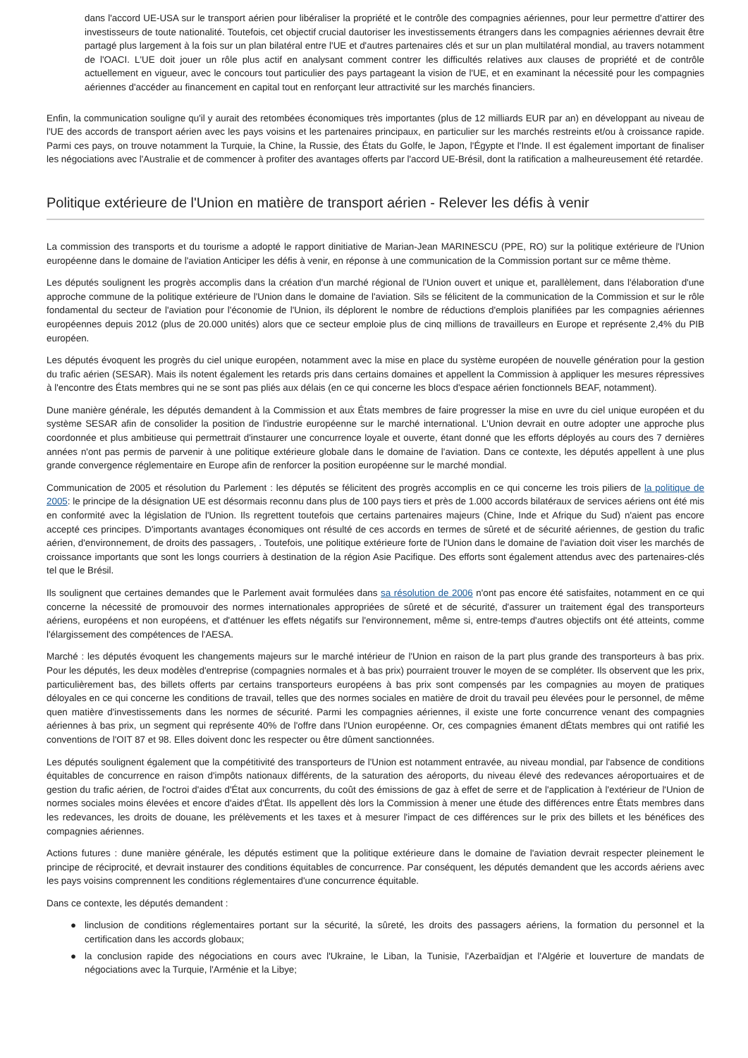dans l'accord UE-USA sur le transport aérien pour libéraliser la propriété et le contrôle des compagnies aériennes, pour leur permettre d'attirer des investisseurs de toute nationalité. Toutefois, cet objectif crucial dautoriser les investissements étrangers dans les compagnies aériennes devrait être partagé plus largement à la fois sur un plan bilatéral entre l'UE et d'autres partenaires clés et sur un plan multilatéral mondial, au travers notamment de l'OACI. L'UE doit jouer un rôle plus actif en analysant comment contrer les difficultés relatives aux clauses de propriété et de contrôle actuellement en vigueur, avec le concours tout particulier des pays partageant la vision de l'UE, et en examinant la nécessité pour les compagnies aériennes d'accéder au financement en capital tout en renforçant leur attractivité sur les marchés financiers.
Enfin, la communication souligne qu'il y aurait des retombées économiques très importantes (plus de 12 milliards EUR par an) en développant au niveau de l'UE des accords de transport aérien avec les pays voisins et les partenaires principaux, en particulier sur les marchés restreints et/ou à croissance rapide. Parmi ces pays, on trouve notamment la Turquie, la Chine, la Russie, des États du Golfe, le Japon, l'Égypte et l'Inde. Il est également important de finaliser les négociations avec l'Australie et de commencer à profiter des avantages offerts par l'accord UE-Brésil, dont la ratification a malheureusement été retardée.
Politique extérieure de l'Union en matière de transport aérien - Relever les défis à venir
La commission des transports et du tourisme a adopté le rapport dinitiative de Marian-Jean MARINESCU (PPE, RO) sur la politique extérieure de l'Union européenne dans le domaine de l'aviation Anticiper les défis à venir, en réponse à une communication de la Commission portant sur ce même thème.
Les députés soulignent les progrès accomplis dans la création d'un marché régional de l'Union ouvert et unique et, parallèlement, dans l'élaboration d'une approche commune de la politique extérieure de l'Union dans le domaine de l'aviation. Sils se félicitent de la communication de la Commission et sur le rôle fondamental du secteur de l'aviation pour l'économie de l'Union, ils déplorent le nombre de réductions d'emplois planifiées par les compagnies aériennes européennes depuis 2012 (plus de 20.000 unités) alors que ce secteur emploie plus de cinq millions de travailleurs en Europe et représente 2,4% du PIB européen.
Les députés évoquent les progrès du ciel unique européen, notamment avec la mise en place du système européen de nouvelle génération pour la gestion du trafic aérien (SESAR). Mais ils notent également les retards pris dans certains domaines et appellent la Commission à appliquer les mesures répressives à l'encontre des États membres qui ne se sont pas pliés aux délais (en ce qui concerne les blocs d'espace aérien fonctionnels BEAF, notamment).
Dune manière générale, les députés demandent à la Commission et aux États membres de faire progresser la mise en uvre du ciel unique européen et du système SESAR afin de consolider la position de l'industrie européenne sur le marché international. L'Union devrait en outre adopter une approche plus coordonnée et plus ambitieuse qui permettrait d'instaurer une concurrence loyale et ouverte, étant donné que les efforts déployés au cours des 7 dernières années n'ont pas permis de parvenir à une politique extérieure globale dans le domaine de l'aviation. Dans ce contexte, les députés appellent à une plus grande convergence réglementaire en Europe afin de renforcer la position européenne sur le marché mondial.
Communication de 2005 et résolution du Parlement : les députés se félicitent des progrès accomplis en ce qui concerne les trois piliers de la politique de 2005: le principe de la désignation UE est désormais reconnu dans plus de 100 pays tiers et près de 1.000 accords bilatéraux de services aériens ont été mis en conformité avec la législation de l'Union. Ils regrettent toutefois que certains partenaires majeurs (Chine, Inde et Afrique du Sud) n'aient pas encore accepté ces principes. D'importants avantages économiques ont résulté de ces accords en termes de sûreté et de sécurité aériennes, de gestion du trafic aérien, d'environnement, de droits des passagers, . Toutefois, une politique extérieure forte de l'Union dans le domaine de l'aviation doit viser les marchés de croissance importants que sont les longs courriers à destination de la région Asie Pacifique. Des efforts sont également attendus avec des partenaires-clés tel que le Brésil.
Ils soulignent que certaines demandes que le Parlement avait formulées dans sa résolution de 2006 n'ont pas encore été satisfaites, notamment en ce qui concerne la nécessité de promouvoir des normes internationales appropriées de sûreté et de sécurité, d'assurer un traitement égal des transporteurs aériens, européens et non européens, et d'atténuer les effets négatifs sur l'environnement, même si, entre-temps d'autres objectifs ont été atteints, comme l'élargissement des compétences de l'AESA.
Marché : les députés évoquent les changements majeurs sur le marché intérieur de l'Union en raison de la part plus grande des transporteurs à bas prix. Pour les députés, les deux modèles d'entreprise (compagnies normales et à bas prix) pourraient trouver le moyen de se compléter. Ils observent que les prix, particulièrement bas, des billets offerts par certains transporteurs européens à bas prix sont compensés par les compagnies au moyen de pratiques déloyales en ce qui concerne les conditions de travail, telles que des normes sociales en matière de droit du travail peu élevées pour le personnel, de même quen matière d'investissements dans les normes de sécurité. Parmi les compagnies aériennes, il existe une forte concurrence venant des compagnies aériennes à bas prix, un segment qui représente 40% de l'offre dans l'Union européenne. Or, ces compagnies émanent dÉtats membres qui ont ratifié les conventions de l'OIT 87 et 98. Elles doivent donc les respecter ou être dûment sanctionnées.
Les députés soulignent également que la compétitivité des transporteurs de l'Union est notamment entravée, au niveau mondial, par l'absence de conditions équitables de concurrence en raison d'impôts nationaux différents, de la saturation des aéroports, du niveau élevé des redevances aéroportuaires et de gestion du trafic aérien, de l'octroi d'aides d'État aux concurrents, du coût des émissions de gaz à effet de serre et de l'application à l'extérieur de l'Union de normes sociales moins élevées et encore d'aides d'État. Ils appellent dès lors la Commission à mener une étude des différences entre États membres dans les redevances, les droits de douane, les prélèvements et les taxes et à mesurer l'impact de ces différences sur le prix des billets et les bénéfices des compagnies aériennes.
Actions futures : dune manière générale, les députés estiment que la politique extérieure dans le domaine de l'aviation devrait respecter pleinement le principe de réciprocité, et devrait instaurer des conditions équitables de concurrence. Par conséquent, les députés demandent que les accords aériens avec les pays voisins comprennent les conditions réglementaires d'une concurrence équitable.
Dans ce contexte, les députés demandent :
● linclusion de conditions réglementaires portant sur la sécurité, la sûreté, les droits des passagers aériens, la formation du personnel et la certification dans les accords globaux;
● la conclusion rapide des négociations en cours avec l'Ukraine, le Liban, la Tunisie, l'Azerbaïdjan et l'Algérie et louverture de mandats de négociations avec la Turquie, l'Arménie et la Libye;